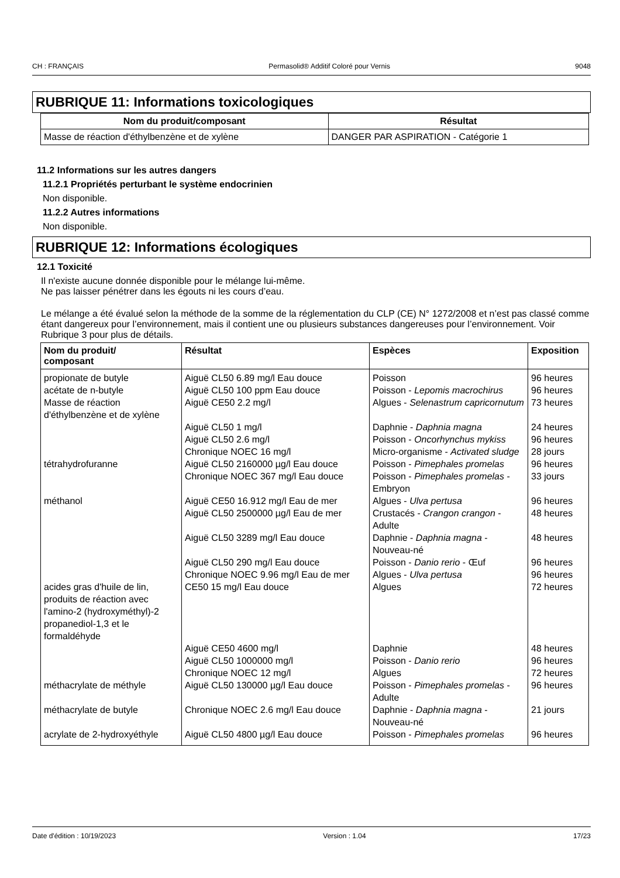CH : FRANÇAIS Permasolid® Additif Coloré pour Vernis 9048
RUBRIQUE 11: Informations toxicologiques
| Nom du produit/composant | Résultat |
| --- | --- |
| Masse de réaction d'éthylbenzène et de xylène | DANGER PAR ASPIRATION - Catégorie 1 |
11.2 Informations sur les autres dangers
11.2.1 Propriétés perturbant le système endocrinien
Non disponible.
11.2.2 Autres informations
Non disponible.
RUBRIQUE 12: Informations écologiques
12.1 Toxicité
Il n'existe aucune donnée disponible pour le mélange lui-même.
Ne pas laisser pénétrer dans les égouts ni les cours d’eau.
Le mélange a été évalué selon la méthode de la somme de la réglementation du CLP (CE) N° 1272/2008 et n’est pas classé comme étant dangereux pour l’environnement, mais il contient une ou plusieurs substances dangereuses pour l’environnement. Voir Rubrique 3 pour plus de détails.
| Nom du produit/ composant | Résultat | Espèces | Exposition |
| --- | --- | --- | --- |
| propionate de butyle | Aiguë CL50 6.89 mg/l Eau douce | Poisson | 96 heures |
| acétate de n-butyle | Aiguë CL50 100 ppm Eau douce | Poisson - Lepomis macrochirus | 96 heures |
| Masse de réaction d'éthylbenzène et de xylène | Aiguë CE50 2.2 mg/l | Algues - Selenastrum capricornutum | 73 heures |
| | Aiguë CL50 1 mg/l | Daphnie - Daphnia magna | 24 heures |
| | Aiguë CL50 2.6 mg/l | Poisson - Oncorhynchus mykiss | 96 heures |
| | Chronique NOEC 16 mg/l | Micro-organisme - Activated sludge | 28 jours |
| tétrahydrofuranne | Aiguë CL50 2160000 µg/l Eau douce | Poisson - Pimephales promelas | 96 heures |
| | Chronique NOEC 367 mg/l Eau douce | Poisson - Pimephales promelas - Embryon | 33 jours |
| méthanol | Aiguë CE50 16.912 mg/l Eau de mer | Algues - Ulva pertusa | 96 heures |
| | Aiguë CL50 2500000 µg/l Eau de mer | Crustacés - Crangon crangon - Adulte | 48 heures |
| | Aiguë CL50 3289 mg/l Eau douce | Daphnie - Daphnia magna - Nouveau-né | 48 heures |
| | Aiguë CL50 290 mg/l Eau douce | Poisson - Danio rerio - Œuf | 96 heures |
| | Chronique NOEC 9.96 mg/l Eau de mer | Algues - Ulva pertusa | 96 heures |
| acides gras d'huile de lin, produits de réaction avec l'amino-2 (hydroxyméthyl)-2 propanediol-1,3 et le formaldéhyde | CE50 15 mg/l Eau douce | Algues | 72 heures |
| | Aiguë CE50 4600 mg/l | Daphnie | 48 heures |
| | Aiguë CL50 1000000 mg/l | Poisson - Danio rerio | 96 heures |
| | Chronique NOEC 12 mg/l | Algues | 72 heures |
| méthacrylate de méthyle | Aiguë CL50 130000 µg/l Eau douce | Poisson - Pimephales promelas - Adulte | 96 heures |
| méthacrylate de butyle | Chronique NOEC 2.6 mg/l Eau douce | Daphnie - Daphnia magna - Nouveau-né | 21 jours |
| acrylate de 2-hydroxyéthyle | Aiguë CL50 4800 µg/l Eau douce | Poisson - Pimephales promelas | 96 heures |
Date d'édition : 10/19/2023 Version : 1.04 17/23